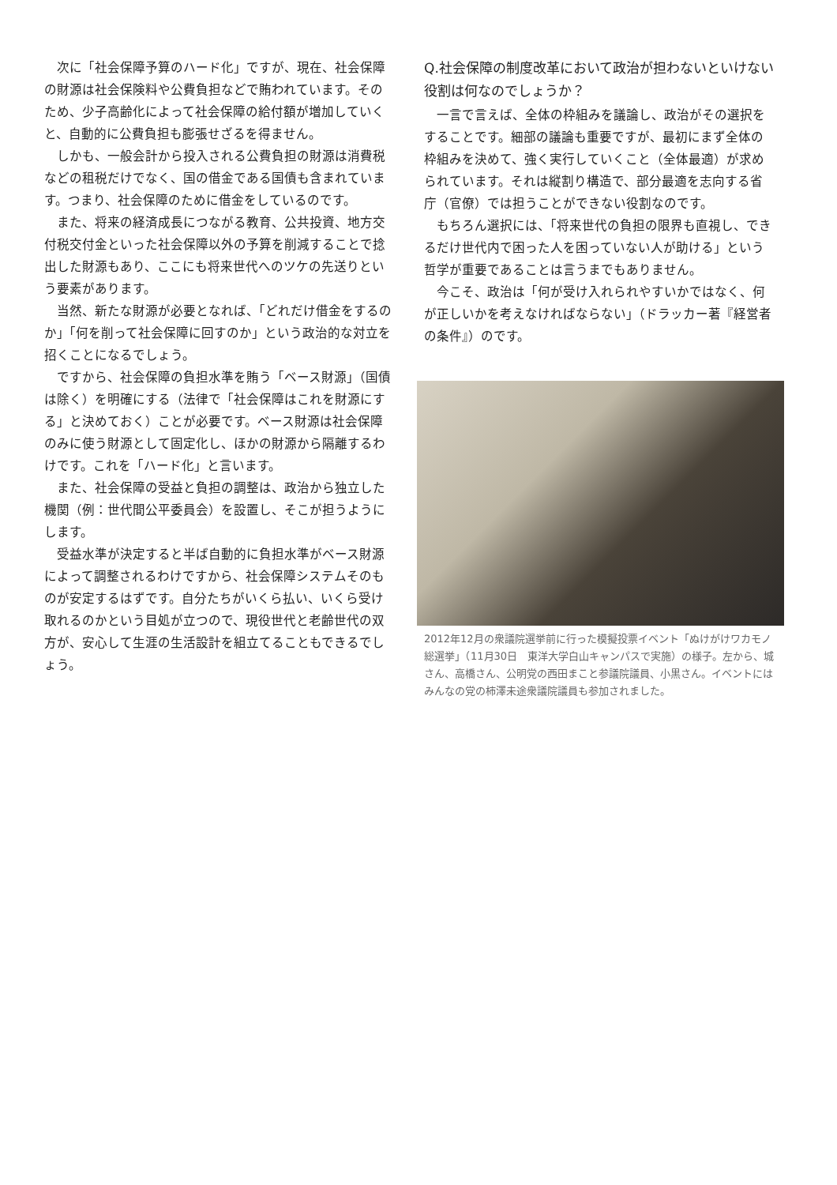次に「社会保障予算のハード化」ですが、現在、社会保障の財源は社会保険料や公費負担などで賄われています。そのため、少子高齢化によって社会保障の給付額が増加していくと、自動的に公費負担も膨張せざるを得ません。
しかも、一般会計から投入される公費負担の財源は消費税などの租税だけでなく、国の借金である国債も含まれています。つまり、社会保障のために借金をしているのです。
また、将来の経済成長につながる教育、公共投資、地方交付税交付金といった社会保障以外の予算を削減することで捻出した財源もあり、ここにも将来世代へのツケの先送りという要素があります。
当然、新たな財源が必要となれば、「どれだけ借金をするのか」「何を削って社会保障に回すのか」という政治的な対立を招くことになるでしょう。
ですから、社会保障の負担水準を賄う「ベース財源」（国債は除く）を明確にする（法律で「社会保障はこれを財源にする」と決めておく）ことが必要です。ベース財源は社会保障のみに使う財源として固定化し、ほかの財源から隔離するわけです。これを「ハード化」と言います。
また、社会保障の受益と負担の調整は、政治から独立した機関（例：世代間公平委員会）を設置し、そこが担うようにします。
受益水準が決定すると半ば自動的に負担水準がベース財源によって調整されるわけですから、社会保障システムそのものが安定するはずです。自分たちがいくら払い、いくら受け取れるのかという目処が立つので、現役世代と老齢世代の双方が、安心して生涯の生活設計を組立てることもできるでしょう。
Q.社会保障の制度改革において政治が担わないといけない役割は何なのでしょうか？
一言で言えば、全体の枠組みを議論し、政治がその選択をすることです。細部の議論も重要ですが、最初にまず全体の枠組みを決めて、強く実行していくこと（全体最適）が求められています。それは縦割り構造で、部分最適を志向する省庁（官僚）では担うことができない役割なのです。
もちろん選択には、「将来世代の負担の限界も直視し、できるだけ世代内で困った人を困っていない人が助ける」という哲学が重要であることは言うまでもありません。
今こそ、政治は「何が受け入れられやすいかではなく、何が正しいかを考えなければならない」（ドラッカー著『経営者の条件』）のです。
2012年12月の衆議院選挙前に行った模擬投票イベント「ぬけがけワカモノ総選挙」（11月30日　東洋大学白山キャンパスで実施）の様子。左から、城さん、高橋さん、公明党の西田まこと参議院議員、小黒さん。イベントにはみんなの党の柿澤未途衆議院議員も参加されました。